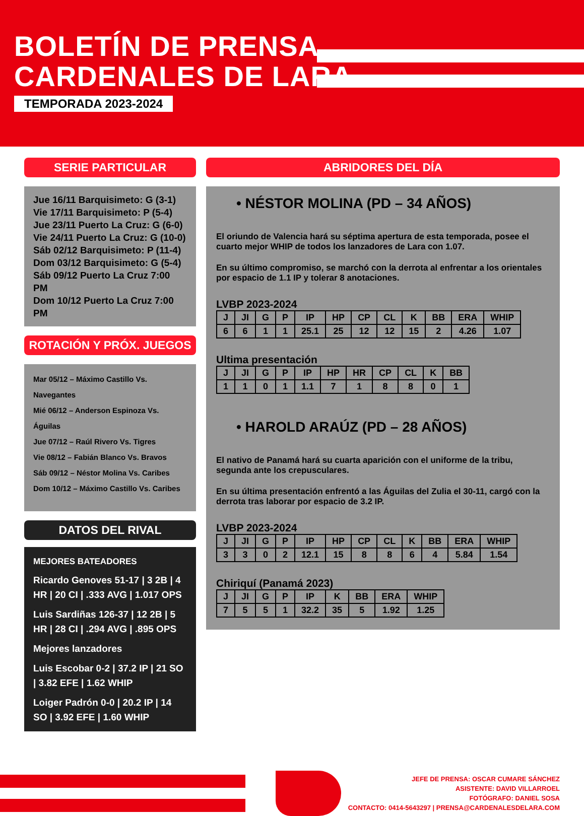BOLETÍN DE PRENSA
CARDENALES DE LARA
TEMPORADA 2023-2024
SERIE PARTICULAR
Jue 16/11 Barquisimeto: G (3-1)
Vie 17/11 Barquisimeto: P (5-4)
Jue 23/11 Puerto La Cruz: G (6-0)
Vie 24/11 Puerto La Cruz: G (10-0)
Sáb 02/12 Barquisimeto: P (11-4)
Dom 03/12 Barquisimeto: G (5-4)
Sáb 09/12 Puerto La Cruz 7:00 PM
Dom 10/12 Puerto La Cruz 7:00 PM
ROTACIÓN Y PRÓX. JUEGOS
Mar 05/12 – Máximo Castillo Vs. Navegantes
Mié 06/12 – Anderson Espinoza Vs. Águilas
Jue 07/12 – Raúl Rivero Vs. Tigres
Vie 08/12 – Fabián Blanco Vs. Bravos
Sáb 09/12 – Néstor Molina Vs. Caribes
Dom 10/12 – Máximo Castillo Vs. Caribes
DATOS DEL RIVAL
MEJORES BATEADORES
Ricardo Genoves 51-17 | 3 2B | 4 HR | 20 CI | .333 AVG | 1.017 OPS
Luis Sardiñas 126-37 | 12 2B | 5 HR | 28 CI | .294 AVG | .895 OPS
Mejores lanzadores
Luis Escobar 0-2 | 37.2 IP | 21 SO | 3.82 EFE | 1.62 WHIP
Loiger Padrón 0-0 | 20.2 IP | 14 SO | 3.92 EFE | 1.60 WHIP
ABRIDORES DEL DÍA
• NÉSTOR MOLINA (PD – 34 AÑOS)
El oriundo de Valencia hará su séptima apertura de esta temporada, posee el cuarto mejor WHIP de todos los lanzadores de Lara con 1.07.
En su último compromiso, se marchó con la derrota al enfrentar a los orientales por espacio de 1.1 IP y tolerar 8 anotaciones.
LVBP 2023-2024
| J | JI | G | P | IP | HP | CP | CL | K | BB | ERA | WHIP |
| 6 | 6 | 1 | 1 | 25.1 | 25 | 12 | 12 | 15 | 2 | 4.26 | 1.07 |
Ultima presentación
| J | JI | G | P | IP | HP | HR | CP | CL | K | BB |
| 1 | 1 | 0 | 1 | 1.1 | 7 | 1 | 8 | 8 | 0 | 1 |
• HAROLD ARAÚZ (PD – 28 AÑOS)
El nativo de Panamá hará su cuarta aparición con el uniforme de la tribu, segunda ante los crepusculares.
En su última presentación enfrentó a las Águilas del Zulia el 30-11, cargó con la derrota tras laborar por espacio de 3.2 IP.
LVBP 2023-2024
| J | JI | G | P | IP | HP | CP | CL | K | BB | ERA | WHIP |
| 3 | 3 | 0 | 2 | 12.1 | 15 | 8 | 8 | 6 | 4 | 5.84 | 1.54 |
Chiriquí (Panamá 2023)
| J | JI | G | P | IP | K | BB | ERA | WHIP |
| 7 | 5 | 5 | 1 | 32.2 | 35 | 5 | 1.92 | 1.25 |
JEFE DE PRENSA: OSCAR CUMARE SÁNCHEZ
ASISTENTE: DAVID VILLARROEL
FOTÓGRAFO: DANIEL SOSA
CONTACTO: 0414-5643297 | PRENSA@CARDENALESDELARA.COM